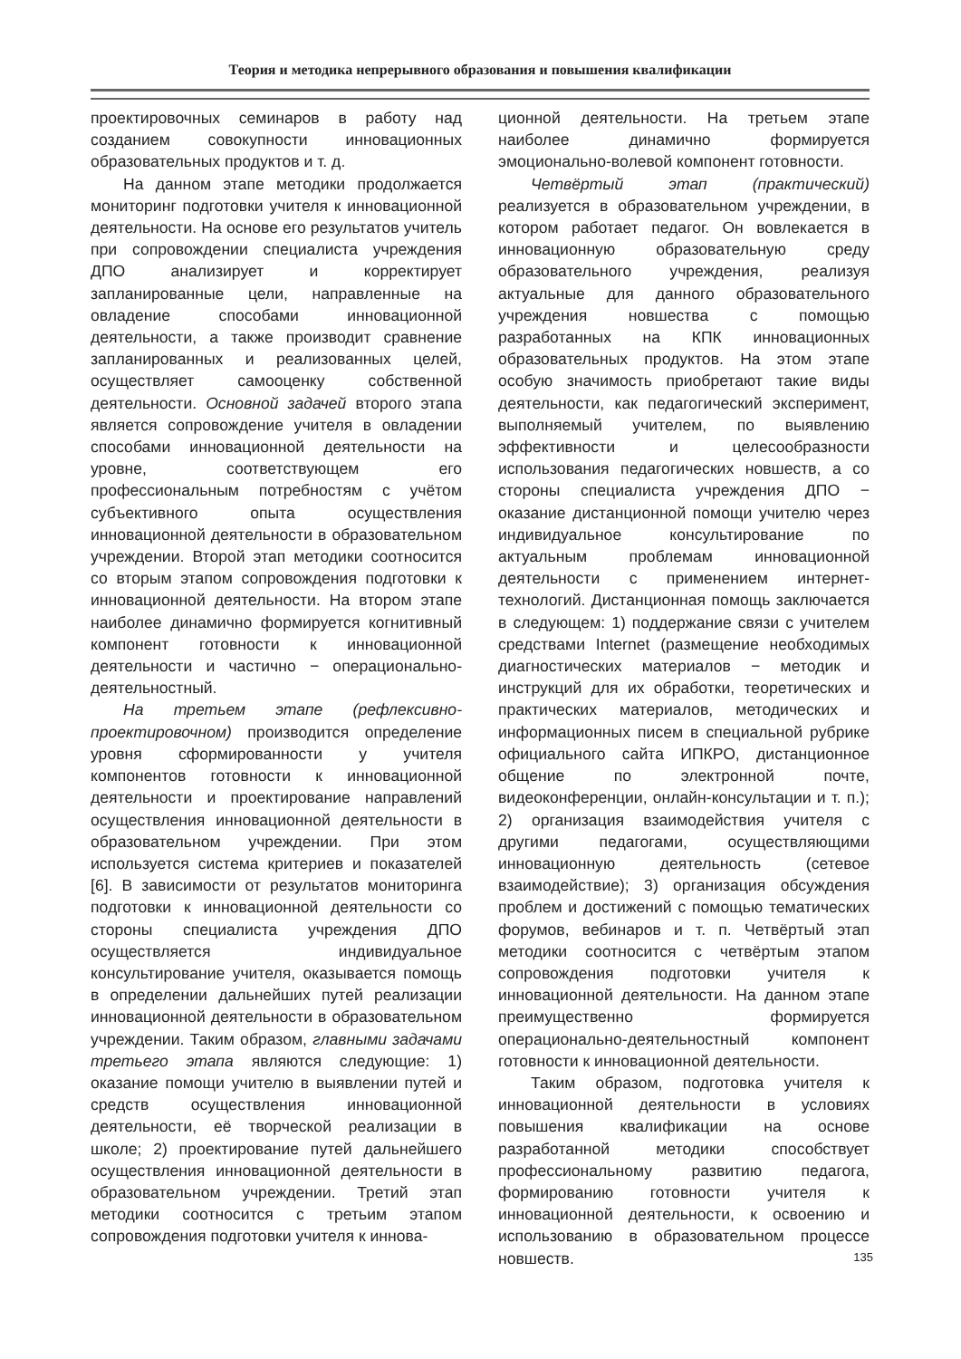Теория и методика непрерывного образования и повышения квалификации
проектировочных семинаров в работу над созданием совокупности инновационных образовательных продуктов и т. д.
На данном этапе методики продолжается мониторинг подготовки учителя к инновационной деятельности. На основе его результатов учитель при сопровождении специалиста учреждения ДПО анализирует и корректирует запланированные цели, направленные на овладение способами инновационной деятельности, а также производит сравнение запланированных и реализованных целей, осуществляет самооценку собственной деятельности. Основной задачей второго этапа является сопровождение учителя в овладении способами инновационной деятельности на уровне, соответствующем его профессиональным потребностям с учётом субъективного опыта осуществления инновационной деятельности в образовательном учреждении. Второй этап методики соотносится со вторым этапом сопровождения подготовки к инновационной деятельности. На втором этапе наиболее динамично формируется когнитивный компонент готовности к инновационной деятельности и частично − операционально-деятельностный.
На третьем этапе (рефлексивно-проектировочном) производится определение уровня сформированности у учителя компонентов готовности к инновационной деятельности и проектирование направлений осуществления инновационной деятельности в образовательном учреждении. При этом используется система критериев и показателей [6]. В зависимости от результатов мониторинга подготовки к инновационной деятельности со стороны специалиста учреждения ДПО осуществляется индивидуальное консультирование учителя, оказывается помощь в определении дальнейших путей реализации инновационной деятельности в образовательном учреждении. Таким образом, главными задачами третьего этапа являются следующие: 1) оказание помощи учителю в выявлении путей и средств осуществления инновационной деятельности, её творческой реализации в школе; 2) проектирование путей дальнейшего осуществления инновационной деятельности в образовательном учреждении. Третий этап методики соотносится с третьим этапом сопровождения подготовки учителя к иннова-
ционной деятельности. На третьем этапе наиболее динамично формируется эмоционально-волевой компонент готовности.
Четвёртый этап (практический) реализуется в образовательном учреждении, в котором работает педагог. Он вовлекается в инновационную образовательную среду образовательного учреждения, реализуя актуальные для данного образовательного учреждения новшества с помощью разработанных на КПК инновационных образовательных продуктов. На этом этапе особую значимость приобретают такие виды деятельности, как педагогический эксперимент, выполняемый учителем, по выявлению эффективности и целесообразности использования педагогических новшеств, а со стороны специалиста учреждения ДПО − оказание дистанционной помощи учителю через индивидуальное консультирование по актуальным проблемам инновационной деятельности с применением интернет-технологий. Дистанционная помощь заключается в следующем: 1) поддержание связи с учителем средствами Internet (размещение необходимых диагностических материалов − методик и инструкций для их обработки, теоретических и практических материалов, методических и информационных писем в специальной рубрике официального сайта ИПКРО, дистанционное общение по электронной почте, видеоконференции, онлайн-консультации и т. п.); 2) организация взаимодействия учителя с другими педагогами, осуществляющими инновационную деятельность (сетевое взаимодействие); 3) организация обсуждения проблем и достижений с помощью тематических форумов, вебинаров и т. п. Четвёртый этап методики соотносится с четвёртым этапом сопровождения подготовки учителя к инновационной деятельности. На данном этапе преимущественно формируется операционально-деятельностный компонент готовности к инновационной деятельности.
Таким образом, подготовка учителя к инновационной деятельности в условиях повышения квалификации на основе разработанной методики способствует профессиональному развитию педагога, формированию готовности учителя к инновационной деятельности, к освоению и использованию в образовательном процессе новшеств.
135